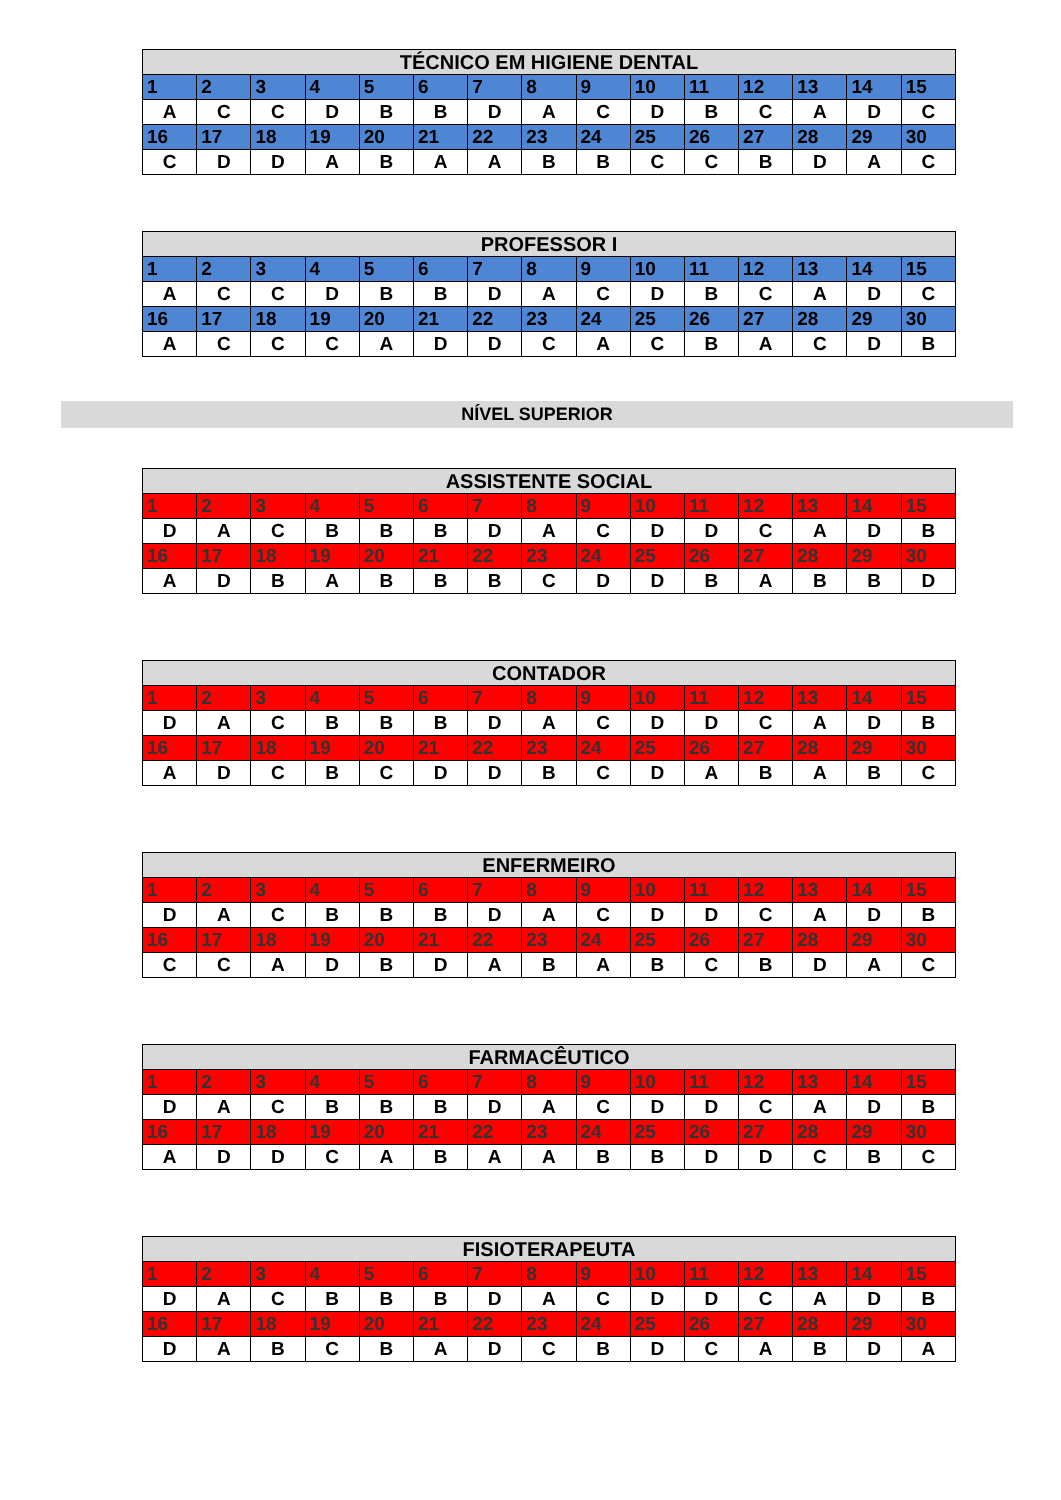| TÉCNICO EM HIGIENE DENTAL | | | | | | | | | | | | | | |
| --- | --- | --- | --- | --- | --- | --- | --- | --- | --- | --- | --- | --- | --- | --- |
| 1 | 2 | 3 | 4 | 5 | 6 | 7 | 8 | 9 | 10 | 11 | 12 | 13 | 14 | 15 |
| A | C | C | D | B | B | D | A | C | D | B | C | A | D | C |
| 16 | 17 | 18 | 19 | 20 | 21 | 22 | 23 | 24 | 25 | 26 | 27 | 28 | 29 | 30 |
| C | D | D | A | B | A | A | B | B | C | C | B | D | A | C |
| PROFESSOR I | | | | | | | | | | | | | | |
| --- | --- | --- | --- | --- | --- | --- | --- | --- | --- | --- | --- | --- | --- | --- |
| 1 | 2 | 3 | 4 | 5 | 6 | 7 | 8 | 9 | 10 | 11 | 12 | 13 | 14 | 15 |
| A | C | C | D | B | B | D | A | C | D | B | C | A | D | C |
| 16 | 17 | 18 | 19 | 20 | 21 | 22 | 23 | 24 | 25 | 26 | 27 | 28 | 29 | 30 |
| A | C | C | C | A | D | D | C | A | C | B | A | C | D | B |
NÍVEL SUPERIOR
| ASSISTENTE SOCIAL | | | | | | | | | | | | | | |
| --- | --- | --- | --- | --- | --- | --- | --- | --- | --- | --- | --- | --- | --- | --- |
| 1 | 2 | 3 | 4 | 5 | 6 | 7 | 8 | 9 | 10 | 11 | 12 | 13 | 14 | 15 |
| D | A | C | B | B | B | D | A | C | D | D | C | A | D | B |
| 16 | 17 | 18 | 19 | 20 | 21 | 22 | 23 | 24 | 25 | 26 | 27 | 28 | 29 | 30 |
| A | D | B | A | B | B | B | C | D | D | B | A | B | B | D |
| CONTADOR | | | | | | | | | | | | | | |
| --- | --- | --- | --- | --- | --- | --- | --- | --- | --- | --- | --- | --- | --- | --- |
| 1 | 2 | 3 | 4 | 5 | 6 | 7 | 8 | 9 | 10 | 11 | 12 | 13 | 14 | 15 |
| D | A | C | B | B | B | D | A | C | D | D | C | A | D | B |
| 16 | 17 | 18 | 19 | 20 | 21 | 22 | 23 | 24 | 25 | 26 | 27 | 28 | 29 | 30 |
| A | D | C | B | C | D | D | B | C | D | A | B | A | B | C |
| ENFERMEIRO | | | | | | | | | | | | | | |
| --- | --- | --- | --- | --- | --- | --- | --- | --- | --- | --- | --- | --- | --- | --- |
| 1 | 2 | 3 | 4 | 5 | 6 | 7 | 8 | 9 | 10 | 11 | 12 | 13 | 14 | 15 |
| D | A | C | B | B | B | D | A | C | D | D | C | A | D | B |
| 16 | 17 | 18 | 19 | 20 | 21 | 22 | 23 | 24 | 25 | 26 | 27 | 28 | 29 | 30 |
| C | C | A | D | B | D | A | B | A | B | C | B | D | A | C |
| FARMACÊUTICO | | | | | | | | | | | | | | |
| --- | --- | --- | --- | --- | --- | --- | --- | --- | --- | --- | --- | --- | --- | --- |
| 1 | 2 | 3 | 4 | 5 | 6 | 7 | 8 | 9 | 10 | 11 | 12 | 13 | 14 | 15 |
| D | A | C | B | B | B | D | A | C | D | D | C | A | D | B |
| 16 | 17 | 18 | 19 | 20 | 21 | 22 | 23 | 24 | 25 | 26 | 27 | 28 | 29 | 30 |
| A | D | D | C | A | B | A | A | B | B | D | D | C | B | C |
| FISIOTERAPEUTA | | | | | | | | | | | | | | |
| --- | --- | --- | --- | --- | --- | --- | --- | --- | --- | --- | --- | --- | --- | --- |
| 1 | 2 | 3 | 4 | 5 | 6 | 7 | 8 | 9 | 10 | 11 | 12 | 13 | 14 | 15 |
| D | A | C | B | B | B | D | A | C | D | D | C | A | D | B |
| 16 | 17 | 18 | 19 | 20 | 21 | 22 | 23 | 24 | 25 | 26 | 27 | 28 | 29 | 30 |
| D | A | B | C | B | A | D | C | B | D | C | A | B | D | A |